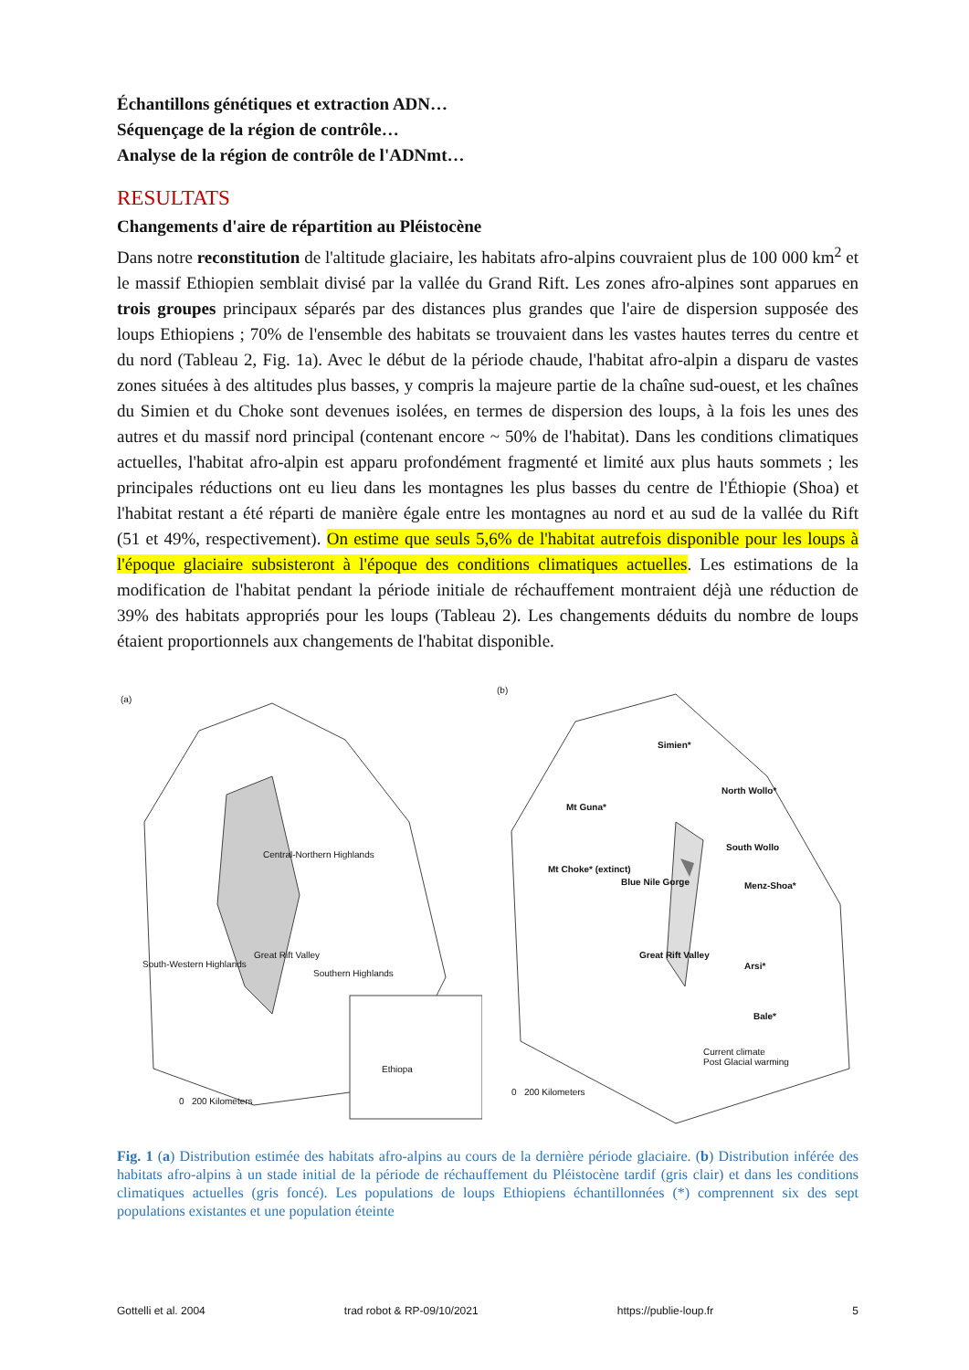Échantillons génétiques et extraction ADN…
Séquençage de la région de contrôle…
Analyse de la région de contrôle de l'ADNmt…
RESULTATS
Changements d'aire de répartition au Pléistocène
Dans notre reconstitution de l'altitude glaciaire, les habitats afro-alpins couvraient plus de 100 000 km<sup>2</sup> et le massif Ethiopien semblait divisé par la vallée du Grand Rift. Les zones afro-alpines sont apparues en trois groupes principaux séparés par des distances plus grandes que l'aire de dispersion supposée des loups Ethiopiens ; 70% de l'ensemble des habitats se trouvaient dans les vastes hautes terres du centre et du nord (Tableau 2, Fig. 1a). Avec le début de la période chaude, l'habitat afro-alpin a disparu de vastes zones situées à des altitudes plus basses, y compris la majeure partie de la chaîne sud-ouest, et les chaînes du Simien et du Choke sont devenues isolées, en termes de dispersion des loups, à la fois les unes des autres et du massif nord principal (contenant encore ~ 50% de l'habitat). Dans les conditions climatiques actuelles, l'habitat afro-alpin est apparu profondément fragmenté et limité aux plus hauts sommets ; les principales réductions ont eu lieu dans les montagnes les plus basses du centre de l'Éthiopie (Shoa) et l'habitat restant a été réparti de manière égale entre les montagnes au nord et au sud de la vallée du Rift (51 et 49%, respectivement). On estime que seuls 5,6% de l'habitat autrefois disponible pour les loups à l'époque glaciaire subsisteront à l'époque des conditions climatiques actuelles. Les estimations de la modification de l'habitat pendant la période initiale de réchauffement montraient déjà une réduction de 39% des habitats appropriés pour les loups (Tableau 2). Les changements déduits du nombre de loups étaient proportionnels aux changements de l'habitat disponible.
(a)
Central-Northern Highlands
Great Rift Valley
South-Western Highlands
Southern Highlands
Ethiopa
0 200 Kilometers
(b)
Simien*
North Wollo*
Mt Guna*
South Wollo
Mt Choke* (extinct)
Blue Nile Gorge Menz-Shoa*
Great Rift Valley
Arsi*
Bale*
Current climate
Post Glacial warming
0 200 Kilometers
Fig. 1 (a) Distribution estimée des habitats afro-alpins au cours de la dernière période glaciaire. (b) Distribution inférée des habitats afro-alpins à un stade initial de la période de réchauffement du Pléistocène tardif (gris clair) et dans les conditions climatiques actuelles (gris foncé). Les populations de loups Ethiopiens échantillonnées (*) comprennent six des sept populations existantes et une population éteinte
Gottelli et al. 2004 trad robot & RP-09/10/2021 https://publie-loup.fr 5